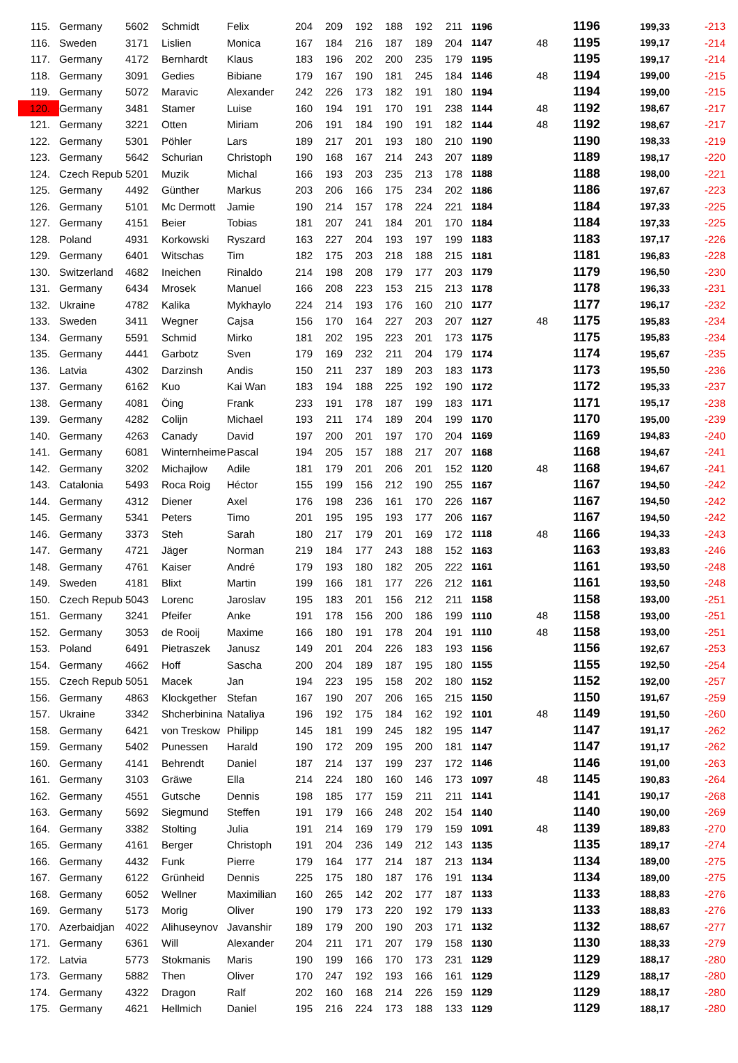| 115. | Germany | 5602 | Schmidt | Felix | 204 | 209 | 192 | 188 | 192 | 211 | 1196 | | 1196 | 199,33 | -213 |
| 116. | Sweden | 3171 | Lislien | Monica | 167 | 184 | 216 | 187 | 189 | 204 | 1147 | 48 | 1195 | 199,17 | -214 |
| 117. | Germany | 4172 | Bernhardt | Klaus | 183 | 196 | 202 | 200 | 235 | 179 | 1195 | | 1195 | 199,17 | -214 |
| 118. | Germany | 3091 | Gedies | Bibiane | 179 | 167 | 190 | 181 | 245 | 184 | 1146 | 48 | 1194 | 199,00 | -215 |
| 119. | Germany | 5072 | Maravic | Alexander | 242 | 226 | 173 | 182 | 191 | 180 | 1194 | | 1194 | 199,00 | -215 |
| 120. | Germany | 3481 | Stamer | Luise | 160 | 194 | 191 | 170 | 191 | 238 | 1144 | 48 | 1192 | 198,67 | -217 |
| 121. | Germany | 3221 | Otten | Miriam | 206 | 191 | 184 | 190 | 191 | 182 | 1144 | 48 | 1192 | 198,67 | -217 |
| 122. | Germany | 5301 | Pöhler | Lars | 189 | 217 | 201 | 193 | 180 | 210 | 1190 | | 1190 | 198,33 | -219 |
| 123. | Germany | 5642 | Schurian | Christoph | 190 | 168 | 167 | 214 | 243 | 207 | 1189 | | 1189 | 198,17 | -220 |
| 124. | Czech Repub | 5201 | Muzik | Michal | 166 | 193 | 203 | 235 | 213 | 178 | 1188 | | 1188 | 198,00 | -221 |
| 125. | Germany | 4492 | Günther | Markus | 203 | 206 | 166 | 175 | 234 | 202 | 1186 | | 1186 | 197,67 | -223 |
| 126. | Germany | 5101 | Mc Dermott | Jamie | 190 | 214 | 157 | 178 | 224 | 221 | 1184 | | 1184 | 197,33 | -225 |
| 127. | Germany | 4151 | Beier | Tobias | 181 | 207 | 241 | 184 | 201 | 170 | 1184 | | 1184 | 197,33 | -225 |
| 128. | Poland | 4931 | Korkowski | Ryszard | 163 | 227 | 204 | 193 | 197 | 199 | 1183 | | 1183 | 197,17 | -226 |
| 129. | Germany | 6401 | Witschas | Tim | 182 | 175 | 203 | 218 | 188 | 215 | 1181 | | 1181 | 196,83 | -228 |
| 130. | Switzerland | 4682 | Ineichen | Rinaldo | 214 | 198 | 208 | 179 | 177 | 203 | 1179 | | 1179 | 196,50 | -230 |
| 131. | Germany | 6434 | Mrosek | Manuel | 166 | 208 | 223 | 153 | 215 | 213 | 1178 | | 1178 | 196,33 | -231 |
| 132. | Ukraine | 4782 | Kalika | Mykhaylo | 224 | 214 | 193 | 176 | 160 | 210 | 1177 | | 1177 | 196,17 | -232 |
| 133. | Sweden | 3411 | Wegner | Cajsa | 156 | 170 | 164 | 227 | 203 | 207 | 1127 | 48 | 1175 | 195,83 | -234 |
| 134. | Germany | 5591 | Schmid | Mirko | 181 | 202 | 195 | 223 | 201 | 173 | 1175 | | 1175 | 195,83 | -234 |
| 135. | Germany | 4441 | Garbotz | Sven | 179 | 169 | 232 | 211 | 204 | 179 | 1174 | | 1174 | 195,67 | -235 |
| 136. | Latvia | 4302 | Darzinsh | Andis | 150 | 211 | 237 | 189 | 203 | 183 | 1173 | | 1173 | 195,50 | -236 |
| 137. | Germany | 6162 | Kuo | Kai Wan | 183 | 194 | 188 | 225 | 192 | 190 | 1172 | | 1172 | 195,33 | -237 |
| 138. | Germany | 4081 | Öing | Frank | 233 | 191 | 178 | 187 | 199 | 183 | 1171 | | 1171 | 195,17 | -238 |
| 139. | Germany | 4282 | Colijn | Michael | 193 | 211 | 174 | 189 | 204 | 199 | 1170 | | 1170 | 195,00 | -239 |
| 140. | Germany | 4263 | Canady | David | 197 | 200 | 201 | 197 | 170 | 204 | 1169 | | 1169 | 194,83 | -240 |
| 141. | Germany | 6081 | Winternheime | Pascal | 194 | 205 | 157 | 188 | 217 | 207 | 1168 | | 1168 | 194,67 | -241 |
| 142. | Germany | 3202 | Michajlow | Adile | 181 | 179 | 201 | 206 | 201 | 152 | 1120 | 48 | 1168 | 194,67 | -241 |
| 143. | Catalonia | 5493 | Roca Roig | Héctor | 155 | 199 | 156 | 212 | 190 | 255 | 1167 | | 1167 | 194,50 | -242 |
| 144. | Germany | 4312 | Diener | Axel | 176 | 198 | 236 | 161 | 170 | 226 | 1167 | | 1167 | 194,50 | -242 |
| 145. | Germany | 5341 | Peters | Timo | 201 | 195 | 195 | 193 | 177 | 206 | 1167 | | 1167 | 194,50 | -242 |
| 146. | Germany | 3373 | Steh | Sarah | 180 | 217 | 179 | 201 | 169 | 172 | 1118 | 48 | 1166 | 194,33 | -243 |
| 147. | Germany | 4721 | Jäger | Norman | 219 | 184 | 177 | 243 | 188 | 152 | 1163 | | 1163 | 193,83 | -246 |
| 148. | Germany | 4761 | Kaiser | André | 179 | 193 | 180 | 182 | 205 | 222 | 1161 | | 1161 | 193,50 | -248 |
| 149. | Sweden | 4181 | Blixt | Martin | 199 | 166 | 181 | 177 | 226 | 212 | 1161 | | 1161 | 193,50 | -248 |
| 150. | Czech Repub | 5043 | Lorenc | Jaroslav | 195 | 183 | 201 | 156 | 212 | 211 | 1158 | | 1158 | 193,00 | -251 |
| 151. | Germany | 3241 | Pfeifer | Anke | 191 | 178 | 156 | 200 | 186 | 199 | 1110 | 48 | 1158 | 193,00 | -251 |
| 152. | Germany | 3053 | de Rooij | Maxime | 166 | 180 | 191 | 178 | 204 | 191 | 1110 | 48 | 1158 | 193,00 | -251 |
| 153. | Poland | 6491 | Pietraszek | Janusz | 149 | 201 | 204 | 226 | 183 | 193 | 1156 | | 1156 | 192,67 | -253 |
| 154. | Germany | 4662 | Hoff | Sascha | 200 | 204 | 189 | 187 | 195 | 180 | 1155 | | 1155 | 192,50 | -254 |
| 155. | Czech Repub | 5051 | Macek | Jan | 194 | 223 | 195 | 158 | 202 | 180 | 1152 | | 1152 | 192,00 | -257 |
| 156. | Germany | 4863 | Klockgether | Stefan | 167 | 190 | 207 | 206 | 165 | 215 | 1150 | | 1150 | 191,67 | -259 |
| 157. | Ukraine | 3342 | Shcherbinina | Nataliya | 196 | 192 | 175 | 184 | 162 | 192 | 1101 | 48 | 1149 | 191,50 | -260 |
| 158. | Germany | 6421 | von Treskow | Philipp | 145 | 181 | 199 | 245 | 182 | 195 | 1147 | | 1147 | 191,17 | -262 |
| 159. | Germany | 5402 | Punessen | Harald | 190 | 172 | 209 | 195 | 200 | 181 | 1147 | | 1147 | 191,17 | -262 |
| 160. | Germany | 4141 | Behrendt | Daniel | 187 | 214 | 137 | 199 | 237 | 172 | 1146 | | 1146 | 191,00 | -263 |
| 161. | Germany | 3103 | Gräwe | Ella | 214 | 224 | 180 | 160 | 146 | 173 | 1097 | 48 | 1145 | 190,83 | -264 |
| 162. | Germany | 4551 | Gutsche | Dennis | 198 | 185 | 177 | 159 | 211 | 211 | 1141 | | 1141 | 190,17 | -268 |
| 163. | Germany | 5692 | Siegmund | Steffen | 191 | 179 | 166 | 248 | 202 | 154 | 1140 | | 1140 | 190,00 | -269 |
| 164. | Germany | 3382 | Stolting | Julia | 191 | 214 | 169 | 179 | 179 | 159 | 1091 | 48 | 1139 | 189,83 | -270 |
| 165. | Germany | 4161 | Berger | Christoph | 191 | 204 | 236 | 149 | 212 | 143 | 1135 | | 1135 | 189,17 | -274 |
| 166. | Germany | 4432 | Funk | Pierre | 179 | 164 | 177 | 214 | 187 | 213 | 1134 | | 1134 | 189,00 | -275 |
| 167. | Germany | 6122 | Grünheid | Dennis | 225 | 175 | 180 | 187 | 176 | 191 | 1134 | | 1134 | 189,00 | -275 |
| 168. | Germany | 6052 | Wellner | Maximilian | 160 | 265 | 142 | 202 | 177 | 187 | 1133 | | 1133 | 188,83 | -276 |
| 169. | Germany | 5173 | Morig | Oliver | 190 | 179 | 173 | 220 | 192 | 179 | 1133 | | 1133 | 188,83 | -276 |
| 170. | Azerbaidjan | 4022 | Alihuseynov | Javanshir | 189 | 179 | 200 | 190 | 203 | 171 | 1132 | | 1132 | 188,67 | -277 |
| 171. | Germany | 6361 | Will | Alexander | 204 | 211 | 171 | 207 | 179 | 158 | 1130 | | 1130 | 188,33 | -279 |
| 172. | Latvia | 5773 | Stokmanis | Maris | 190 | 199 | 166 | 170 | 173 | 231 | 1129 | | 1129 | 188,17 | -280 |
| 173. | Germany | 5882 | Then | Oliver | 170 | 247 | 192 | 193 | 166 | 161 | 1129 | | 1129 | 188,17 | -280 |
| 174. | Germany | 4322 | Dragon | Ralf | 202 | 160 | 168 | 214 | 226 | 159 | 1129 | | 1129 | 188,17 | -280 |
| 175. | Germany | 4621 | Hellmich | Daniel | 195 | 216 | 224 | 173 | 188 | 133 | 1129 | | 1129 | 188,17 | -280 |